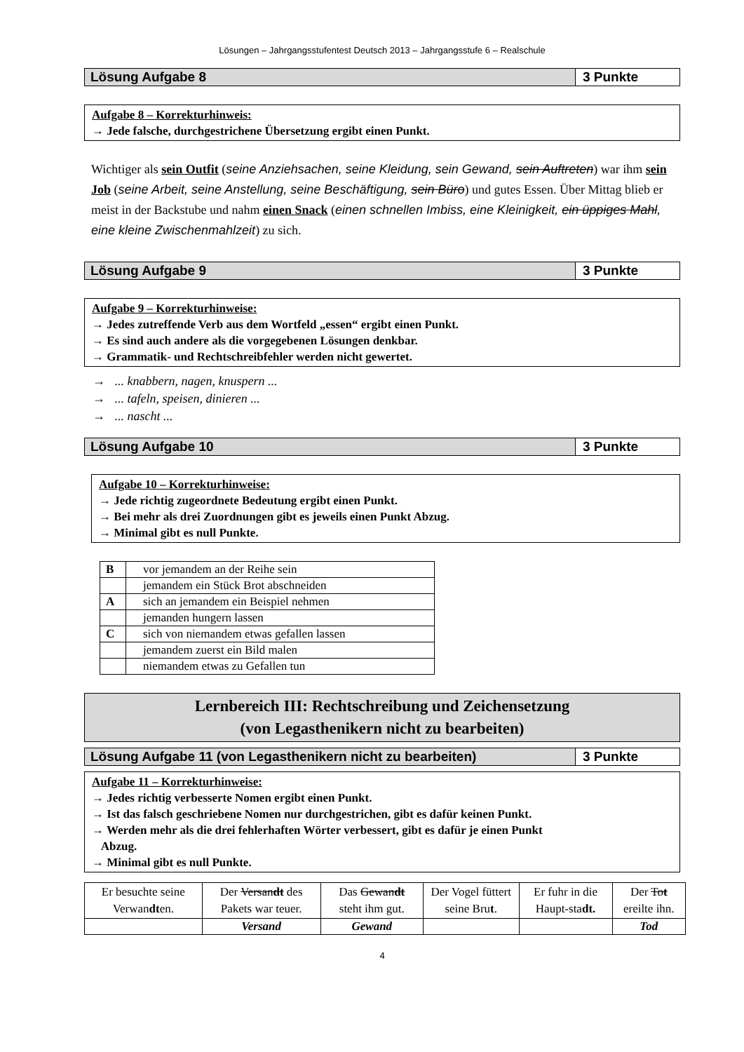Lösungen – Jahrgangsstufentest Deutsch 2013 – Jahrgangsstufe 6 – Realschule
Lösung Aufgabe 8 3 Punkte
Aufgabe 8 – Korrekturhinweis:
→ Jede falsche, durchgestrichene Übersetzung ergibt einen Punkt.
Wichtiger als sein Outfit (seine Anziehsachen, seine Kleidung, sein Gewand, sein Auftreten) war ihm sein Job (seine Arbeit, seine Anstellung, seine Beschäftigung, sein Büro) und gutes Essen. Über Mittag blieb er meist in der Backstube und nahm einen Snack (einen schnellen Imbiss, eine Kleinigkeit, ein üppiges Mahl, eine kleine Zwischenmahlzeit) zu sich.
Lösung Aufgabe 9 3 Punkte
Aufgabe 9 – Korrekturhinweise:
→ Jedes zutreffende Verb aus dem Wortfeld „essen“ ergibt einen Punkt.
→ Es sind auch andere als die vorgegebenen Lösungen denkbar.
→ Grammatik- und Rechtschreibfehler werden nicht gewertet.
→ ... knabbern, nagen, knuspern ...
→ ... tafeln, speisen, dinieren ...
→ ... nascht ...
Lösung Aufgabe 10 3 Punkte
Aufgabe 10 – Korrekturhinweise:
→ Jede richtig zugeordnete Bedeutung ergibt einen Punkt.
→ Bei mehr als drei Zuordnungen gibt es jeweils einen Punkt Abzug.
→ Minimal gibt es null Punkte.
| B | vor jemandem an der Reihe sein |
| | jemandem ein Stück Brot abschneiden |
| A | sich an jemandem ein Beispiel nehmen |
| | jemanden hungern lassen |
| C | sich von niemandem etwas gefallen lassen |
| | jemandem zuerst ein Bild malen |
| | niemandem etwas zu Gefallen tun |
Lernbereich III: Rechtschreibung und Zeichensetzung
(von Legasthenikern nicht zu bearbeiten)
Lösung Aufgabe 11 (von Legasthenikern nicht zu bearbeiten)
3 Punkte
Aufgabe 11 – Korrekturhinweise:
→ Jedes richtig verbesserte Nomen ergibt einen Punkt.
→ Ist das falsch geschriebene Nomen nur durchgestrichen, gibt es dafür keinen Punkt.
→ Werden mehr als die drei fehlerhaften Wörter verbessert, gibt es dafür je einen Punkt
Abzug.
→ Minimal gibt es null Punkte.
| Er besuchte seine Verwan dt en. | Der Versan dt des Pakets war teuer. | Das Gewan dt steht ihm gut. | Der Vogel füttert seine Bru t . | Er fuhr in die Haupt-sta dt. | Der To t ereilte ihn. |
| | Versand | Gewand | | | Tod |
4